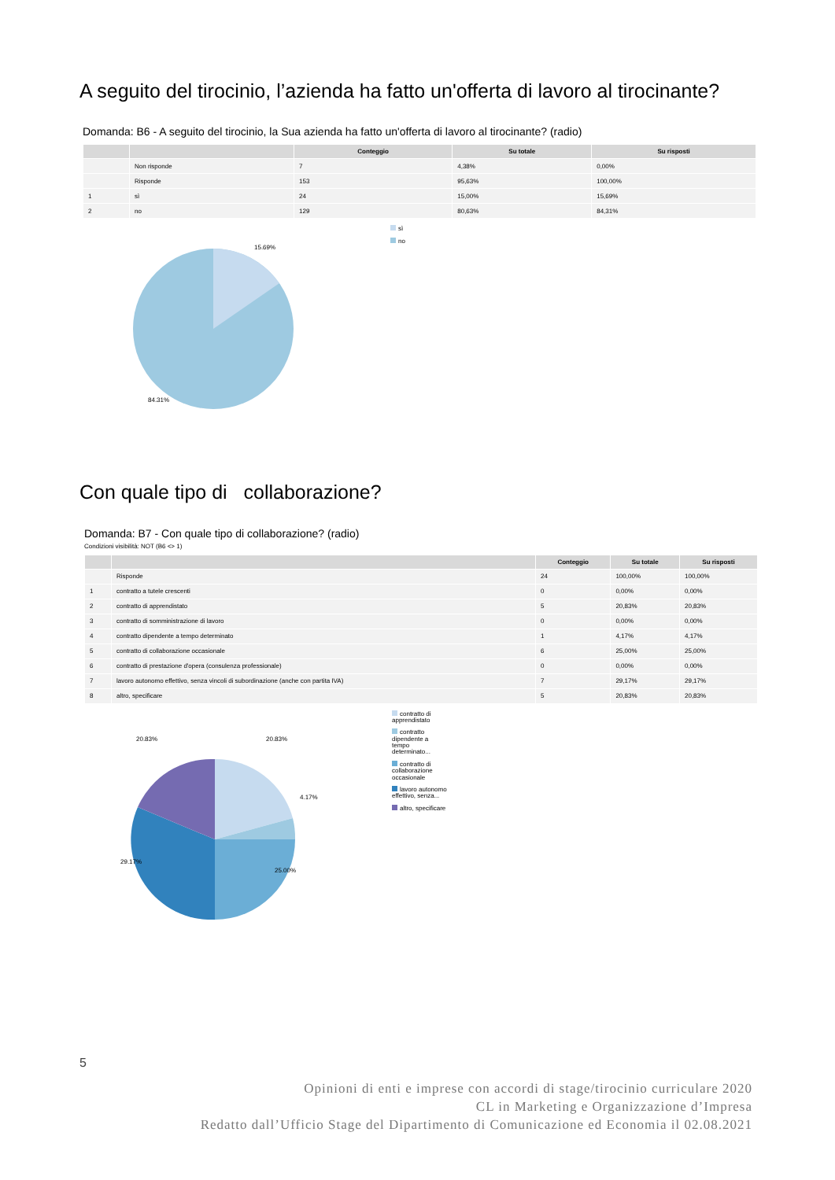A seguito del tirocinio, l’azienda ha fatto un'offerta di lavoro al tirocinante?
Domanda: B6 - A seguito del tirocinio, la Sua azienda ha fatto un'offerta di lavoro al tirocinante? (radio)
| | | Conteggio | Su totale | Su risposti |
| --- | --- | --- | --- | --- |
| | Non risponde | 7 | 4,38% | 0,00% |
| | Risponde | 153 | 95,63% | 100,00% |
| 1 | sì | 24 | 15,00% | 15,69% |
| 2 | no | 129 | 80,63% | 84,31% |
15.69%
84.31%
sì
no
Con quale tipo di collaborazione?
Domanda: B7 - Con quale tipo di collaborazione? (radio)
Condizioni visibilità: NOT (B6 <> 1)
| | | Conteggio | Su totale | Su risposti |
| --- | --- | --- | --- | --- |
| | Risponde | 24 | 100,00% | 100,00% |
| 1 | contratto a tutele crescenti | 0 | 0,00% | 0,00% |
| 2 | contratto di apprendistato | 5 | 20,83% | 20,83% |
| 3 | contratto di somministrazione di lavoro | 0 | 0,00% | 0,00% |
| 4 | contratto dipendente a tempo determinato | 1 | 4,17% | 4,17% |
| 5 | contratto di collaborazione occasionale | 6 | 25,00% | 25,00% |
| 6 | contratto di prestazione d'opera (consulenza professionale) | 0 | 0,00% | 0,00% |
| 7 | lavoro autonomo effettivo, senza vincoli di subordinazione (anche con partita IVA) | 7 | 29,17% | 29,17% |
| 8 | altro, specificare | 5 | 20,83% | 20,83% |
20.83% 20.83%
4.17%
29.17%
25.00%
contratto di apprendistato
contratto dipendente a tempo determinato...
contratto di collaborazione occasionale
lavoro autonomo effettivo, senza...
altro, specificare
5
Opinioni di enti e imprese con accordi di stage/tirocinio curriculare 2020
CL in Marketing e Organizzazione d’Impresa
Redatto dall’Ufficio Stage del Dipartimento di Comunicazione ed Economia il 02.08.2021